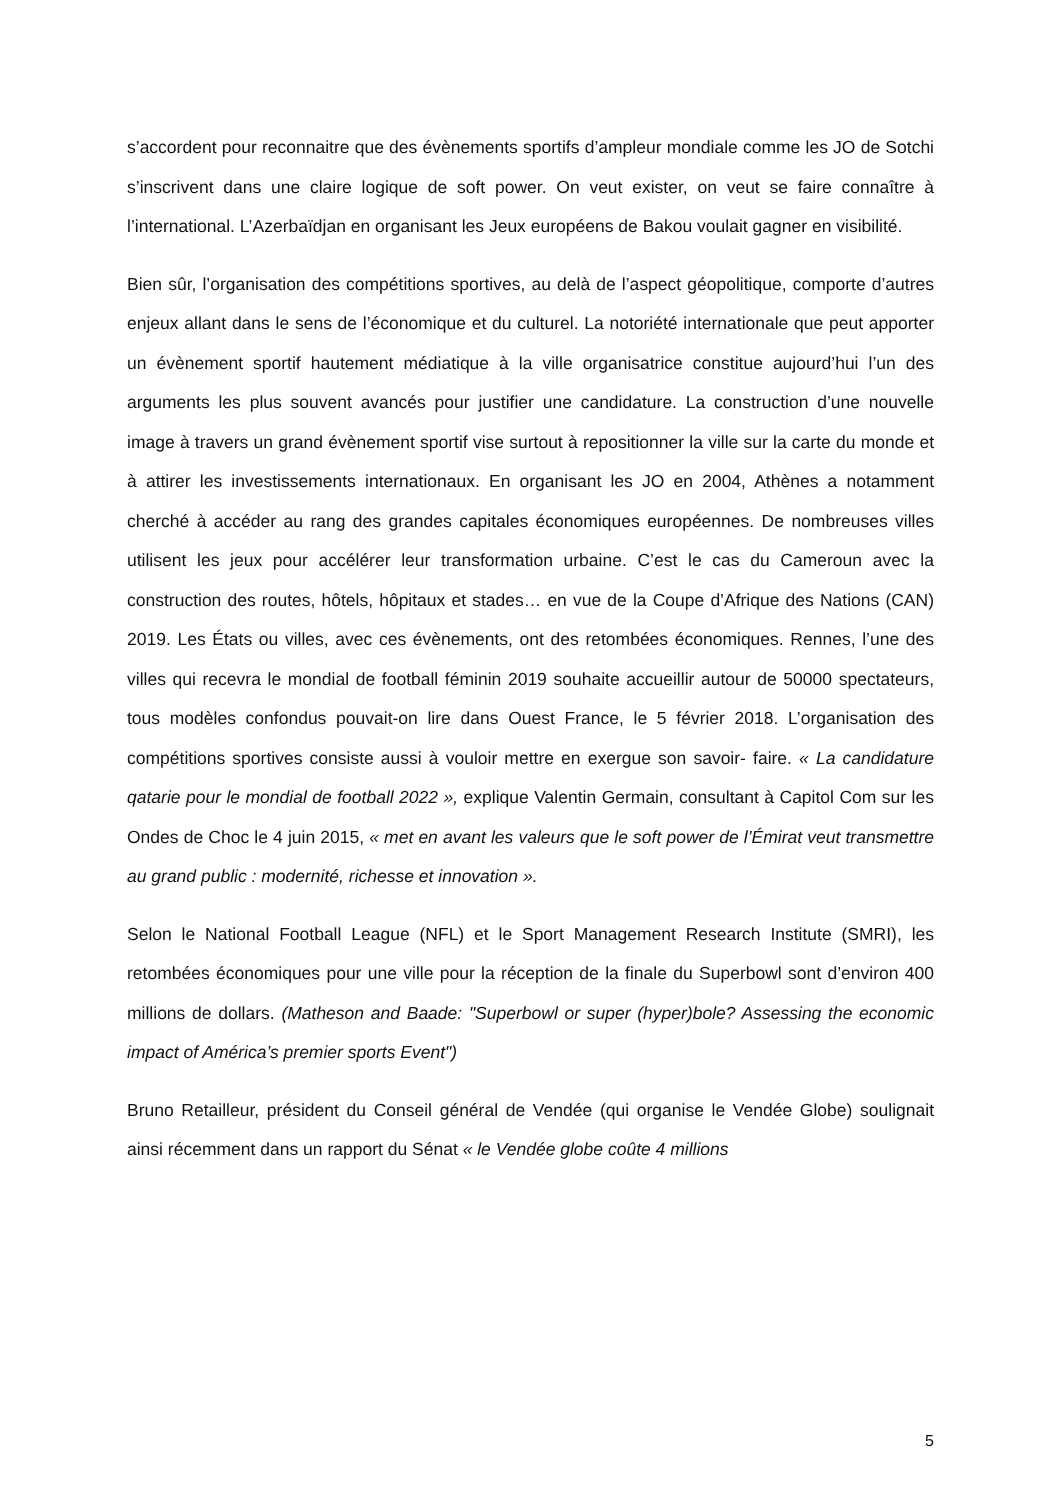s’accordent pour reconnaitre que des évènements sportifs d’ampleur mondiale comme les JO de Sotchi s’inscrivent dans une claire logique de soft power. On veut exister, on veut se faire connaître à l’international. L’Azerbaïdjan en organisant les Jeux européens de Bakou voulait gagner en visibilité.
Bien sûr, l’organisation des compétitions sportives, au delà de l’aspect géopolitique, comporte d’autres enjeux allant dans le sens de l’économique et du culturel. La notoriété internationale que peut apporter un évènement sportif hautement médiatique à la ville organisatrice constitue aujourd’hui l’un des arguments les plus souvent avancés pour justifier une candidature. La construction d’une nouvelle image à travers un grand évènement sportif vise surtout à repositionner la ville sur la carte du monde et à attirer les investissements internationaux. En organisant les JO en 2004, Athènes a notamment cherché à accéder au rang des grandes capitales économiques européennes. De nombreuses villes utilisent les jeux pour accélérer leur transformation urbaine. C’est le cas du Cameroun avec la construction des routes, hôtels, hôpitaux et stades… en vue de la Coupe d’Afrique des Nations (CAN) 2019. Les États ou villes, avec ces évènements, ont des retombées économiques. Rennes, l’une des villes qui recevra le mondial de football féminin 2019 souhaite accueillir autour de 50000 spectateurs, tous modèles confondus pouvait-on lire dans Ouest France, le 5 février 2018. L’organisation des compétitions sportives consiste aussi à vouloir mettre en exergue son savoir- faire. « La candidature qatarie pour le mondial de football 2022 », explique Valentin Germain, consultant à Capitol Com sur les Ondes de Choc le 4 juin 2015, « met en avant les valeurs que le soft power de l’Émirat veut transmettre au grand public : modernité, richesse et innovation ».
Selon le National Football League (NFL) et le Sport Management Research Institute (SMRI), les retombées économiques pour une ville pour la réception de la finale du Superbowl sont d’environ 400 millions de dollars. (Matheson and Baade: "Superbowl or super (hyper)bole? Assessing the economic impact of América’s premier sports Event")
Bruno Retailleur, président du Conseil général de Vendée (qui organise le Vendée Globe) soulignait ainsi récemment dans un rapport du Sénat « le Vendée globe coûte 4 millions
5